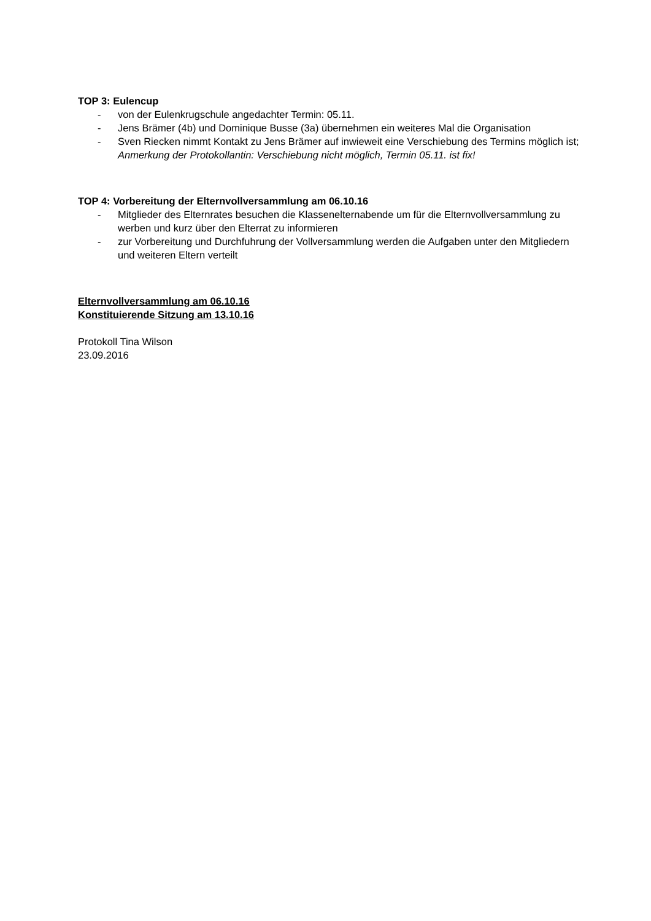TOP 3: Eulencup
- von der Eulenkrugschule angedachter Termin: 05.11.
- Jens Brämer (4b) und Dominique Busse (3a) übernehmen ein weiteres Mal die Organisation
- Sven Riecken nimmt Kontakt zu Jens Brämer auf inwieweit eine Verschiebung des Termins möglich ist;
Anmerkung der Protokollantin: Verschiebung nicht möglich, Termin 05.11. ist fix!
TOP 4: Vorbereitung der Elternvollversammlung am 06.10.16
- Mitglieder des Elternrates besuchen die Klassenelternabende um für die Elternvollversammlung zu werben und kurz über den Elterrat zu informieren
- zur Vorbereitung und Durchfuhrung der Vollversammlung werden die Aufgaben unter den Mitgliedern und weiteren Eltern verteilt
Elternvollversammlung am 06.10.16
Konstituierende Sitzung am 13.10.16
Protokoll Tina Wilson
23.09.2016